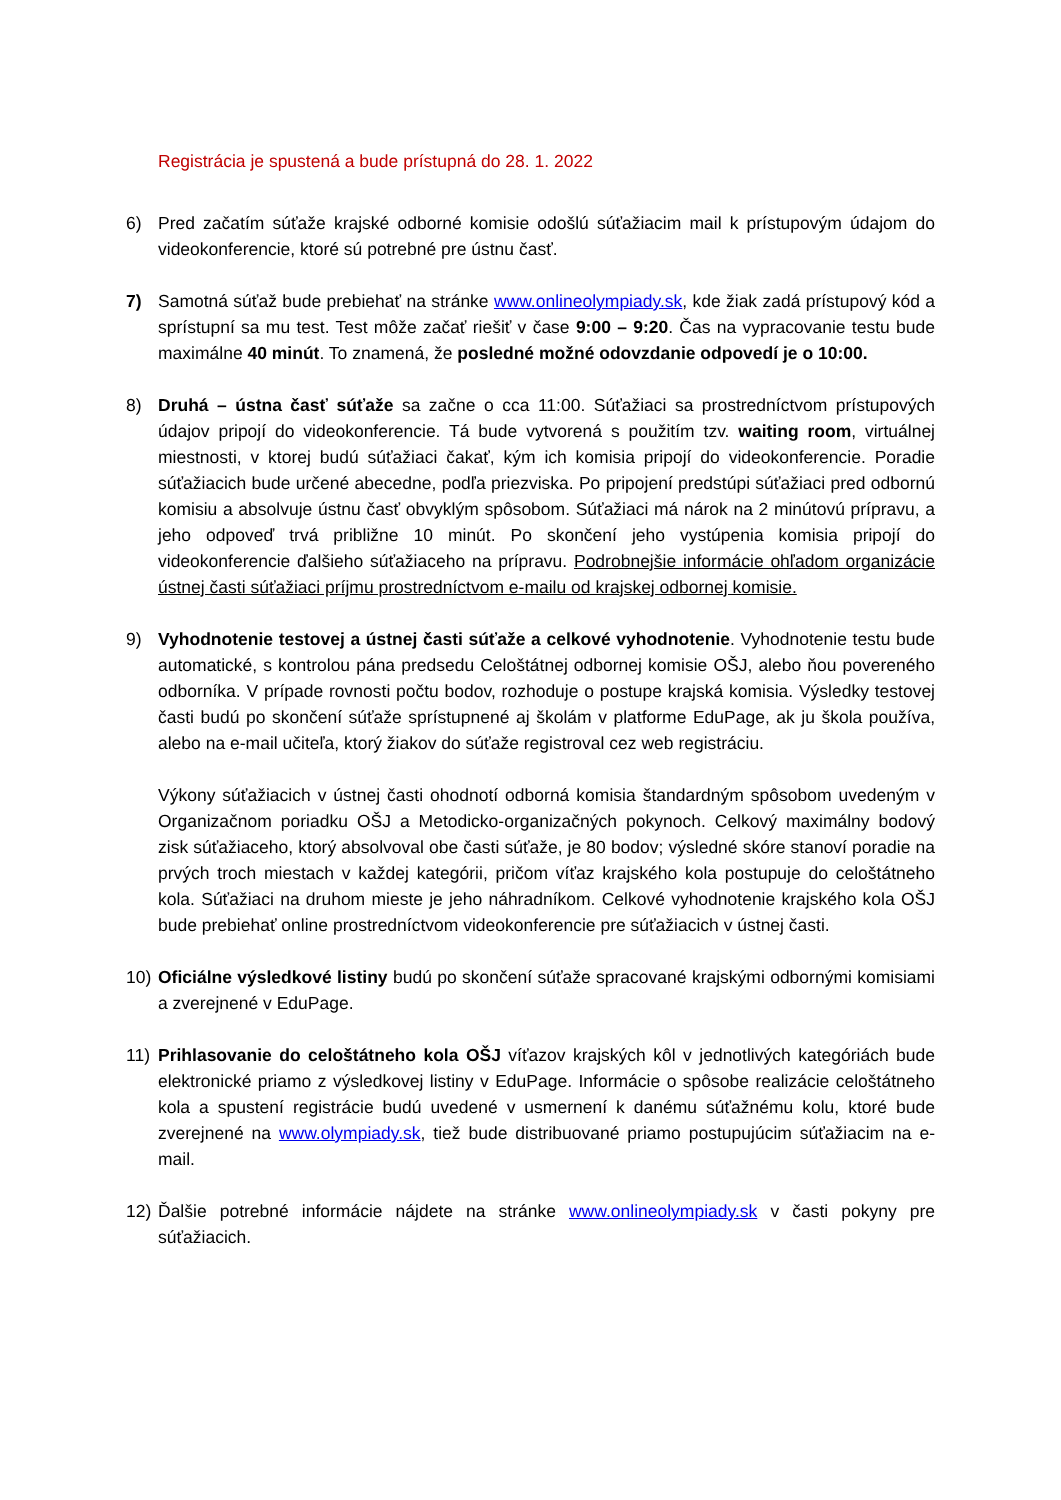Registrácia je spustená a bude prístupná do 28. 1. 2022
6) Pred začatím súťaže krajské odborné komisie odošlú súťažiacim mail k prístupovým údajom do videokonferencie, ktoré sú potrebné pre ústnu časť.
7) Samotná súťaž bude prebiehať na stránke www.onlineolympiady.sk, kde žiak zadá prístupový kód a sprístupní sa mu test. Test môže začať riešiť v čase 9:00 – 9:20. Čas na vypracovanie testu bude maximálne 40 minút. To znamená, že posledné možné odovzdanie odpovedí je o 10:00.
8) Druhá – ústna časť súťaže sa začne o cca 11:00. Súťažiaci sa prostredníctvom prístupových údajov pripojí do videokonferencie. Tá bude vytvorená s použitím tzv. waiting room, virtuálnej miestnosti, v ktorej budú súťažiaci čakať, kým ich komisia pripojí do videokonferencie. Poradie súťažiacich bude určené abecedne, podľa priezviska. Po pripojení predstúpi súťažiaci pred odbornú komisiu a absolvuje ústnu časť obvyklým spôsobom. Súťažiaci má nárok na 2 minútovú prípravu, a jeho odpoveď trvá približne 10 minút. Po skončení jeho vystúpenia komisia pripojí do videokonferencie ďalšieho súťažiaceho na prípravu. Podrobnejšie informácie ohľadom organizácie ústnej časti súťažiaci príjmu prostredníctvom e-mailu od krajskej odbornej komisie.
9) Vyhodnotenie testovej a ústnej časti súťaže a celkové vyhodnotenie. Vyhodnotenie testu bude automatické, s kontrolou pána predsedu Celoštátnej odbornej komisie OŠJ, alebo ňou povereného odborníka. V prípade rovnosti počtu bodov, rozhoduje o postupe krajská komisia. Výsledky testovej časti budú po skončení súťaže sprístupnené aj školám v platforme EduPage, ak ju škola používa, alebo na e-mail učiteľa, ktorý žiakov do súťaže registroval cez web registráciu.
Výkony súťažiacich v ústnej časti ohodnotí odborná komisia štandardným spôsobom uvedeným v Organizačnom poriadku OŠJ a Metodicko-organizačných pokynoch. Celkový maximálny bodový zisk súťažiaceho, ktorý absolvoval obe časti súťaže, je 80 bodov; výsledné skóre stanoví poradie na prvých troch miestach v každej kategórii, pričom víťaz krajského kola postupuje do celoštátneho kola. Súťažiaci na druhom mieste je jeho náhradníkom. Celkové vyhodnotenie krajského kola OŠJ bude prebiehať online prostredníctvom videokonferencie pre súťažiacich v ústnej časti.
10) Oficiálne výsledkové listiny budú po skončení súťaže spracované krajskými odbornými komisiami a zverejnené v EduPage.
11) Prihlasovanie do celoštátneho kola OŠJ víťazov krajských kôl v jednotlivých kategóriách bude elektronické priamo z výsledkovej listiny v EduPage. Informácie o spôsobe realizácie celoštátneho kola a spustení registrácie budú uvedené v usmernení k danému súťažnému kolu, ktoré bude zverejnené na www.olympiady.sk, tiež bude distribuované priamo postupujúcim súťažiacim na e-mail.
12) Ďalšie potrebné informácie nájdete na stránke www.onlineolympiady.sk v časti pokyny pre súťažiacich.